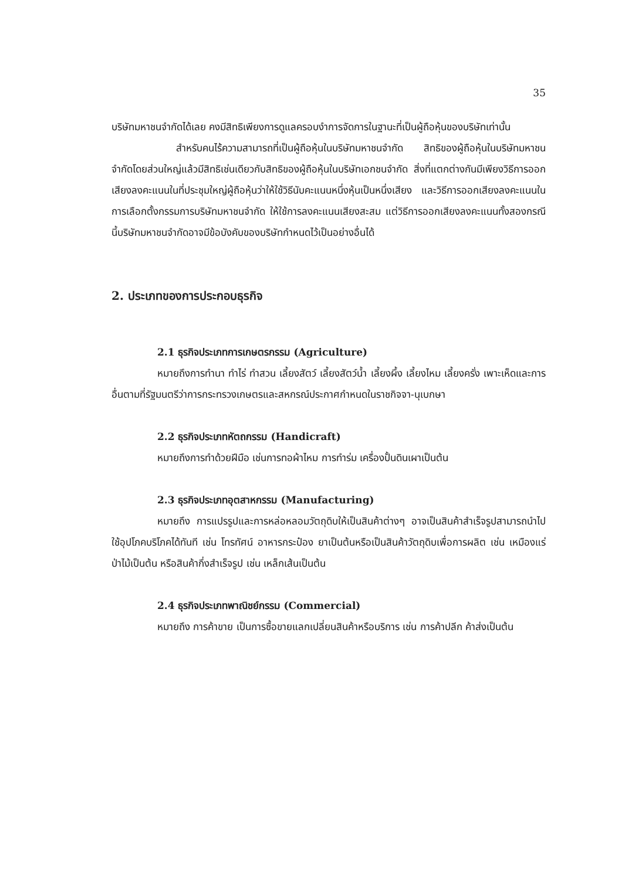35
บริษัทมหาชนจำกัดได้เลย คงมีสิทธิเพียงการดูแลครอบงำการจัดการในฐานะที่เป็นผู้ถือหุ้นของบริษัทเท่านั้น
สำหรับคนไร้ความสามารถที่เป็นผู้ถือหุ้นในบริษัทมหาชนจำกัด สิทธิของผู้ถือหุ้นในบริษัทมหาชนจำกัดโดยส่วนใหญ่แล้วมีสิทธิเช่นเดียวกับสิทธิของผู้ถือหุ้นในบริษัทเอกชนจำกัด สิ่งที่แตกต่างกันมีเพียงวิธีการออกเสียงลงคะแนนในที่ประชุมใหญ่ผู้ถือหุ้นว่าให้ใช้วิธีนับคะแนนหนึ่งหุ้นเป็นหนึ่งเสียง และวิธีการออกเสียงลงคะแนนในการเลือกตั้งกรรมการบริษัทมหาชนจำกัด ให้ใช้การลงคะแนนเสียงสะสม แต่วิธีการออกเสียงลงคะแนนทั้งสองกรณีนี้บริษัทมหาชนจำกัดอาจมีข้อบังคับของบริษัทกำหนดไว้เป็นอย่างอื่นได้
2. ประเภทของการประกอบธุรกิจ
2.1 ธุรกิจประเภทการเกษตรกรรม (Agriculture)
หมายถึงการทำนา ทำไร่ ทำสวน เลี้ยงสัตว์ เลี้ยงสัตว์น้ำ เลี้ยงผึ้ง เลี้ยงไหม เลี้ยงครั่ง เพาะเห็ดและการอื่นตามที่รัฐมนตรีว่าการกระทรวงเกษตรและสหกรณ์ประกาศกำหนดในราชกิจจา-นุเบกษา
2.2 ธุรกิจประเภทหัตถกรรม (Handicraft)
หมายถึงการทำด้วยฝีมือ เช่นการทอผ้าไหม การทำร่ม เครื่องปั้นดินเผาเป็นต้น
2.3 ธุรกิจประเภทอุตสาหกรรม (Manufacturing)
หมายถึง การแปรรูปและการหล่อหลอมวัตถุดิบให้เป็นสินค้าต่างๆ อาจเป็นสินค้าสำเร็จรูปสามารถนำไปใช้อุปโภคบริโภคได้ทันที เช่น โทรทัศน์ อาหารกระป๋อง ยาเป็นต้นหรือเป็นสินค้าวัตถุดิบเพื่อการผลิต เช่น เหมืองแร่ ป่าไม้เป็นต้น หรือสินค้ากึ่งสำเร็จรูป เช่น เหล็กเส้นเป็นต้น
2.4 ธุรกิจประเภทพาณิชย์กรรม (Commercial)
หมายถึง การค้าขาย เป็นการซื้อขายแลกเปลี่ยนสินค้าหรือบริการ เช่น การค้าปลีก ค้าส่งเป็นต้น